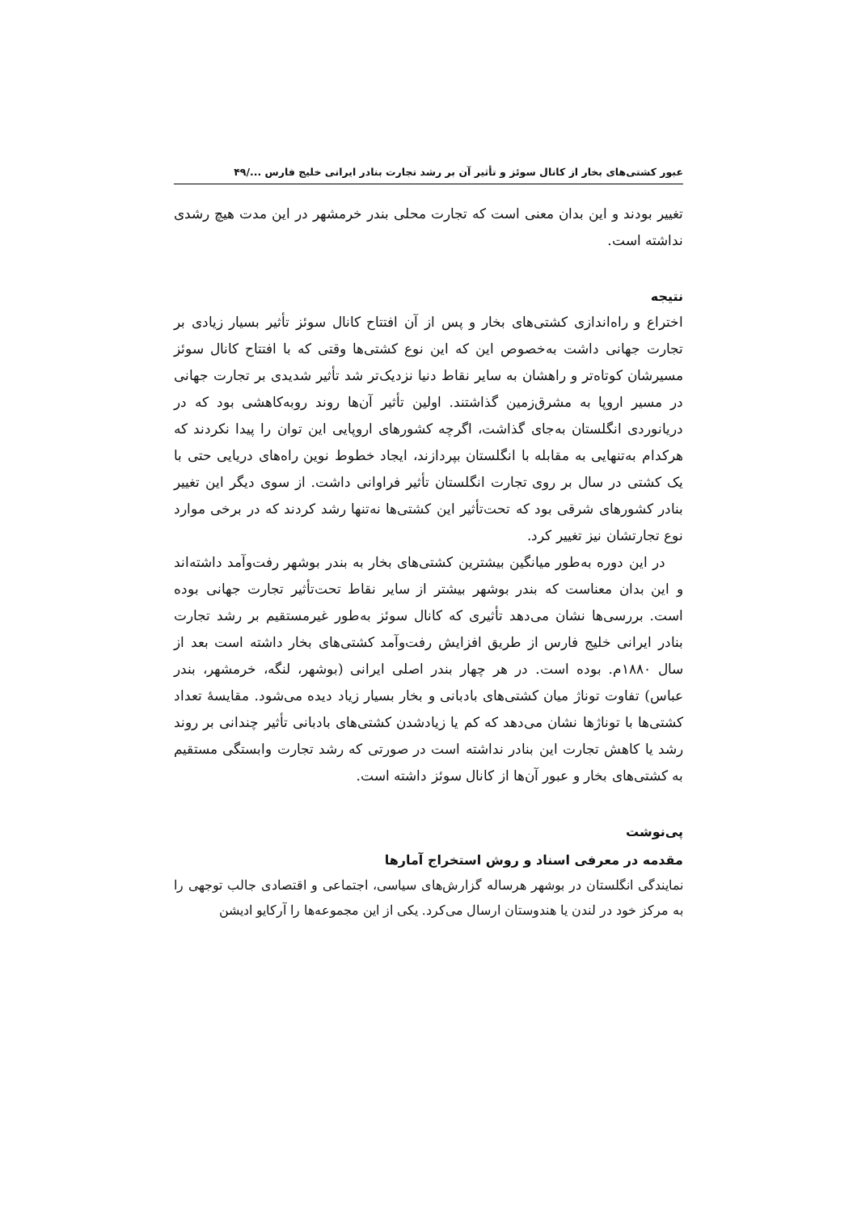عبور کشتی‌های بخار از کانال سوئز و تأثیر آن بر رشد تجارت بنادر ایرانی خلیج فارس .../۴۹
تغییر بودند و این بدان معنی است که تجارت محلی بندر خرمشهر در این مدت هیچ رشدی نداشته است.
نتیجه
اختراع و راه‌اندازی کشتی‌های بخار و پس از آن افتتاح کانال سوئز تأثیر بسیار زیادی بر تجارت جهانی داشت به‌خصوص این که این نوع کشتی‌ها وقتی که با افتتاح کانال سوئز مسیرشان کوتاه‌تر و راهشان به سایر نقاط دنیا نزدیک‌تر شد تأثیر شدیدی بر تجارت جهانی در مسیر اروپا به مشرق‌زمین گذاشتند. اولین تأثیر آن‌ها روند روبه‌کاهشی بود که در دریانوردی انگلستان به‌جای گذاشت، اگرچه کشورهای اروپایی این توان را پیدا نکردند که هرکدام به‌تنهایی به مقابله با انگلستان بپردازند، ایجاد خطوط نوین راه‌های دریایی حتی با یک کشتی در سال بر روی تجارت انگلستان تأثیر فراوانی داشت. از سوی دیگر این تغییر بنادر کشورهای شرقی بود که تحت‌تأثیر این کشتی‌ها نه‌تنها رشد کردند که در برخی موارد نوع تجارتشان نیز تغییر کرد.
در این دوره به‌طور میانگین بیشترین کشتی‌های بخار به بندر بوشهر رفت‌وآمد داشته‌اند و این بدان معناست که بندر بوشهر بیشتر از سایر نقاط تحت‌تأثیر تجارت جهانی بوده است. بررسی‌ها نشان می‌دهد تأثیری که کانال سوئز به‌طور غیرمستقیم بر رشد تجارت بنادر ایرانی خلیج فارس از طریق افزایش رفت‌وآمد کشتی‌های بخار داشته است بعد از سال ۱۸۸۰م. بوده است. در هر چهار بندر اصلی ایرانی (بوشهر، لنگه، خرمشهر، بندر عباس) تفاوت توناژ میان کشتی‌های بادبانی و بخار بسیار زیاد دیده می‌شود. مقایسهٔ تعداد کشتی‌ها با توناژها نشان می‌دهد که کم یا زیادشدن کشتی‌های بادبانی تأثیر چندانی بر روند رشد یا کاهش تجارت این بنادر نداشته است در صورتی که رشد تجارت وابستگی مستقیم به کشتی‌های بخار و عبور آن‌ها از کانال سوئز داشته است.
پی‌نوشت
مقدمه در معرفی اسناد و روش استخراج آمارها
نمایندگی انگلستان در بوشهر هرساله گزارش‌های سیاسی، اجتماعی و اقتصادی جالب توجهی را به مرکز خود در لندن یا هندوستان ارسال می‌کرد. یکی از این مجموعه‌ها را آرکایو ادیشن